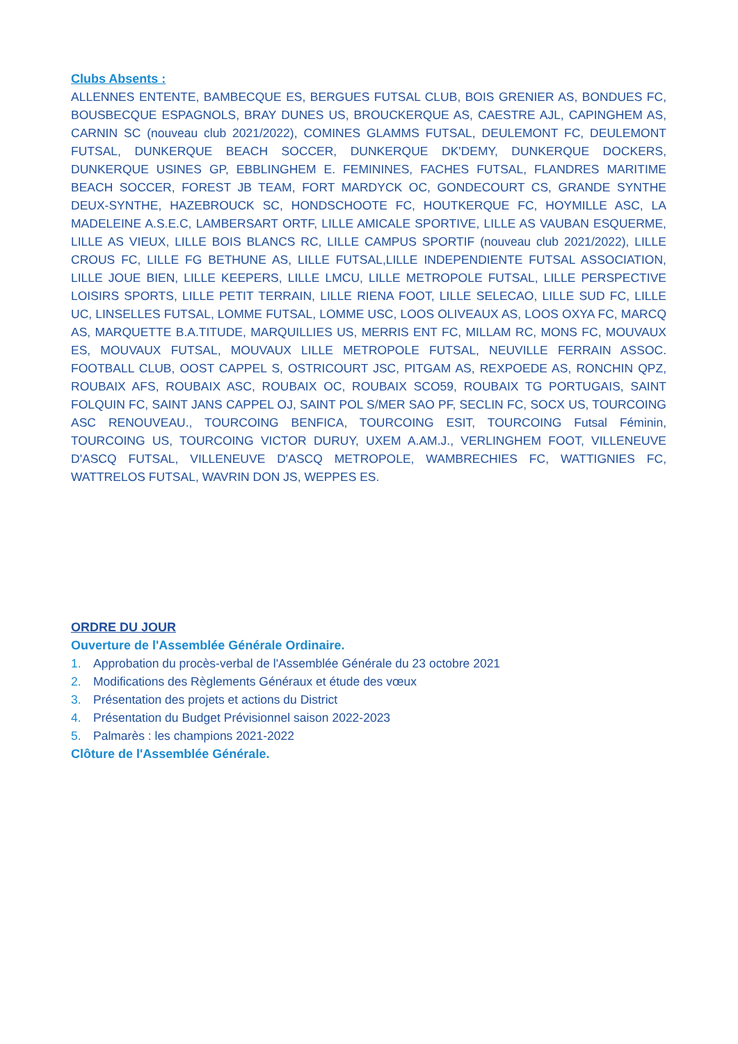Clubs Absents :
ALLENNES ENTENTE, BAMBECQUE ES, BERGUES FUTSAL CLUB, BOIS GRENIER AS, BONDUES FC, BOUSBECQUE ESPAGNOLS, BRAY DUNES US, BROUCKERQUE AS, CAESTRE AJL, CAPINGHEM AS, CARNIN SC (nouveau club 2021/2022), COMINES GLAMMS FUTSAL, DEULEMONT FC, DEULEMONT FUTSAL, DUNKERQUE BEACH SOCCER, DUNKERQUE DK'DEMY, DUNKERQUE DOCKERS, DUNKERQUE USINES GP, EBBLINGHEM E. FEMININES, FACHES FUTSAL, FLANDRES MARITIME BEACH SOCCER, FOREST JB TEAM, FORT MARDYCK OC, GONDECOURT CS, GRANDE SYNTHE DEUX-SYNTHE, HAZEBROUCK SC, HONDSCHOOTE FC, HOUTKERQUE FC, HOYMILLE ASC, LA MADELEINE A.S.E.C, LAMBERSART ORTF, LILLE AMICALE SPORTIVE, LILLE AS VAUBAN ESQUERME, LILLE AS VIEUX, LILLE BOIS BLANCS RC, LILLE CAMPUS SPORTIF (nouveau club 2021/2022), LILLE CROUS FC, LILLE FG BETHUNE AS, LILLE FUTSAL,LILLE INDEPENDIENTE FUTSAL ASSOCIATION, LILLE JOUE BIEN, LILLE KEEPERS, LILLE LMCU, LILLE METROPOLE FUTSAL, LILLE PERSPECTIVE LOISIRS SPORTS, LILLE PETIT TERRAIN, LILLE RIENA FOOT, LILLE SELECAO, LILLE SUD FC, LILLE UC, LINSELLES FUTSAL, LOMME FUTSAL, LOMME USC, LOOS OLIVEAUX AS, LOOS OXYA FC, MARCQ AS, MARQUETTE B.A.TITUDE, MARQUILLIES US, MERRIS ENT FC, MILLAM RC, MONS FC, MOUVAUX ES, MOUVAUX FUTSAL, MOUVAUX LILLE METROPOLE FUTSAL, NEUVILLE FERRAIN ASSOC. FOOTBALL CLUB, OOST CAPPEL S, OSTRICOURT JSC, PITGAM AS, REXPOEDE AS, RONCHIN QPZ, ROUBAIX AFS, ROUBAIX ASC, ROUBAIX OC, ROUBAIX SCO59, ROUBAIX TG PORTUGAIS, SAINT FOLQUIN FC, SAINT JANS CAPPEL OJ, SAINT POL S/MER SAO PF, SECLIN FC, SOCX US, TOURCOING ASC RENOUVEAU., TOURCOING BENFICA, TOURCOING ESIT, TOURCOING Futsal Féminin, TOURCOING US, TOURCOING VICTOR DURUY, UXEM A.AM.J., VERLINGHEM FOOT, VILLENEUVE D'ASCQ FUTSAL, VILLENEUVE D'ASCQ METROPOLE, WAMBRECHIES FC, WATTIGNIES FC, WATTRELOS FUTSAL, WAVRIN DON JS, WEPPES ES.
ORDRE DU JOUR
Ouverture de l'Assemblée Générale Ordinaire.
1. Approbation du procès-verbal de l'Assemblée Générale du 23 octobre 2021
2. Modifications des Règlements Généraux et étude des vœux
3. Présentation des projets et actions du District
4. Présentation du Budget Prévisionnel saison 2022-2023
5. Palmarès : les champions 2021-2022
Clôture de l'Assemblée Générale.